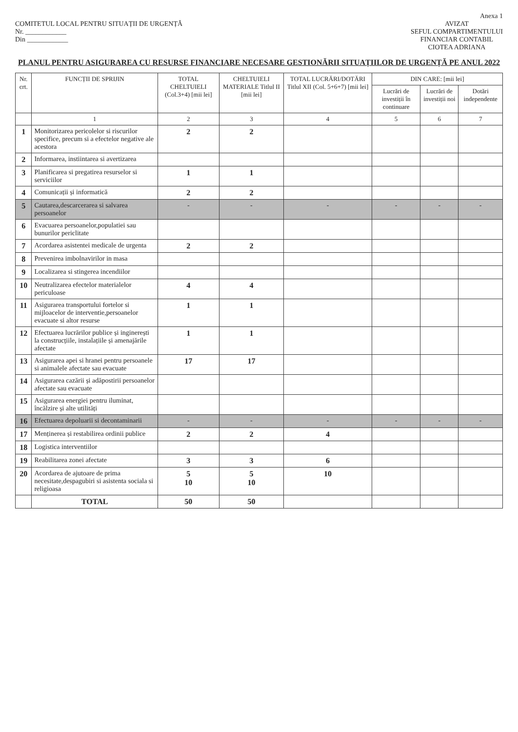Anexa 1
COMITETUL LOCAL PENTRU SITUAȚII DE URGENȚĂ
Nr. ____________
Din ____________
AVIZAT
SEFUL COMPARTIMENTULUI
FINANCIAR CONTABIL
CIOTEA ADRIANA
PLANUL PENTRU ASIGURAREA CU RESURSE FINANCIARE NECESARE GESTIONĂRII SITUAȚIILOR DE URGENȚĂ PE ANUL 2022
| Nr. crt. | FUNCȚII DE SPRIJIN | TOTAL CHELTUIELI (Col.3+4) [mii lei] | CHELTUIELI MATERIALE Titlul II [mii lei] | TOTAL LUCRĂRI/DOTĂRI Titlul XII (Col. 5+6+7) [mii lei] | DIN CARE: [mii lei] | | |
| --- | --- | --- | --- | --- | --- | --- | --- |
| | | | | | Lucrări de investiții în continuare | Lucrări de investiții noi | Dotări independente |
| | 1 | 2 | 3 | 4 | 5 | 6 | 7 |
| 1 | Monitorizarea pericolelor si riscurilor specifice, precum si a efectelor negative ale acestora | 2 | 2 | | | | |
| 2 | Informarea, instiintarea si avertizarea | | | | | | |
| 3 | Planificarea si pregatirea resurselor si serviciilor | 1 | 1 | | | | |
| 4 | Comunicații și informatică | 2 | 2 | | | | |
| 5 | Cautarea,descarcerarea si salvarea persoanelor | - | - | - | - | - | - |
| 6 | Evacuarea persoanelor,populatiei sau bunurilor periclitate | | | | | | |
| 7 | Acordarea asistentei medicale de urgenta | 2 | 2 | | | | |
| 8 | Prevenirea imbolnavirilor in masa | | | | | | |
| 9 | Localizarea si stingerea incendiilor | | | | | | |
| 10 | Neutralizarea efectelor materialelor periculoase | 4 | 4 | | | | |
| 11 | Asigurarea transportului fortelor si mijloacelor de interventie,persoanelor evacuate si altor resurse | 1 | 1 | | | | |
| 12 | Efectuarea lucrărilor publice și inginerești la construcțiile, instalațiile și amenajările afectate | 1 | 1 | | | | |
| 13 | Asigurarea apei si hranei pentru persoanele si animalele afectate sau evacuate | 17 | 17 | | | | |
| 14 | Asigurarea cazării și adăpostirii persoanelor afectate sau evacuate | | | | | | |
| 15 | Asigurarea energiei pentru iluminat, încălzire și alte utilități | | | | | | |
| 16 | Efectuarea depoluarii si decontaminarii | - | - | - | - | - | - |
| 17 | Menținerea și restabilirea ordinii publice | 2 | 2 | 4 | | | |
| 18 | Logistica interventiilor | | | | | | |
| 19 | Reabilitarea zonei afectate | 3 | 3 | 6 | | | |
| 20 | Acordarea de ajutoare de prima necesitate,despagubiri si asistenta sociala si religioasa | 5 10 | 5 10 | 10 | | | |
| | TOTAL | 50 | 50 | | | | |